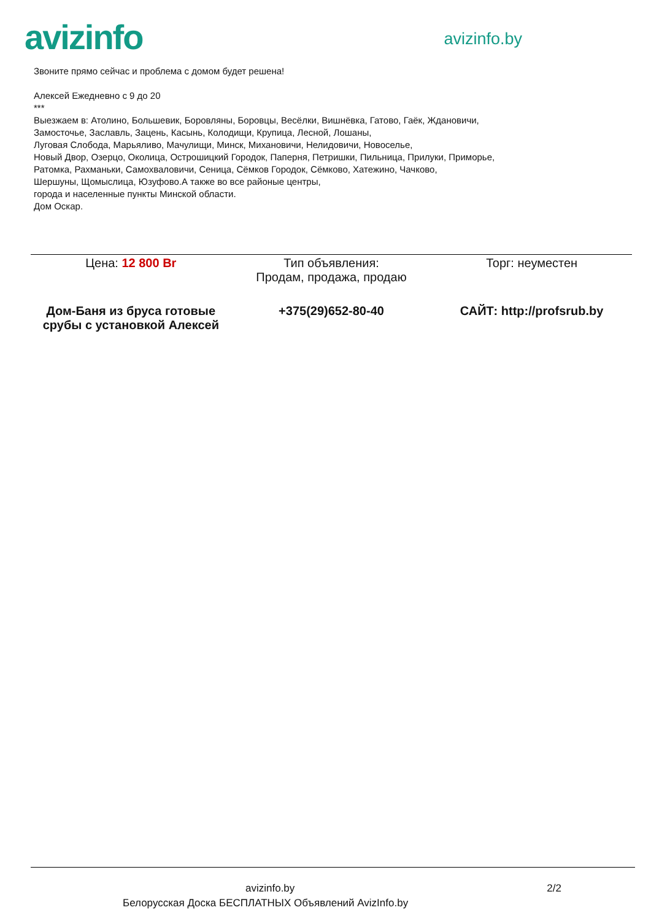avizinfo
avizinfo.by
Звоните прямо сейчас и проблема с домом будет решена!
Алексей Ежедневно с 9 до 20
***
Выезжаем в: Атолино, Большевик, Боровляны, Боровцы, Весёлки, Вишнёвка, Гатово, Гаёк, Ждановичи,
Замосточье, Заславль, Зацень, Касынь, Колодищи, Крупица, Лесной, Лошаны,
Луговая Слобода, Марьяливо, Мачулищи, Минск, Михановичи, Нелидовичи, Новоселье,
Новый Двор, Озерцо, Околица, Острошицкий Городок, Паперня, Петришки, Пильница, Прилуки, Приморье,
Ратомка, Рахманьки, Самохваловичи, Сеница, Сёмков Городок, Сёмково, Хатежино, Чачково,
Шершуны, Щомыслица, Юзуфово.А также во все районые центры,
города и населенные пункты Минской области.
Дом Оскар.
| Цена: 12 800 Br | Тип объявления: Продам, продажа, продаю | Торг: неуместен |
| Дом-Баня из бруса готовые срубы с установкой Алексей | +375(29)652-80-40 | САЙТ: http://profsrub.by |
avizinfo.by 2/2
Белорусская Доска БЕСПЛАТНЫХ Объявлений AvizInfo.by